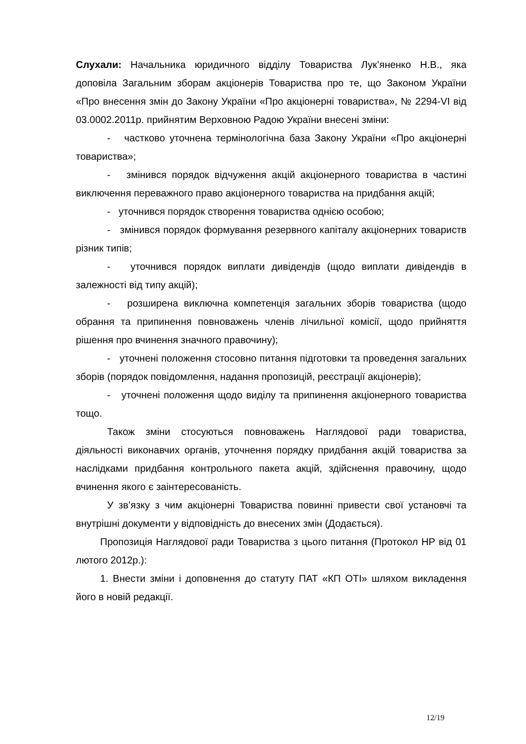Слухали: Начальника юридичного відділу Товариства Лук’яненко Н.В., яка доповіла Загальним зборам акціонерів Товариства про те, що Законом України «Про внесення змін до Закону України «Про акціонерні товариства», № 2294-VI від 03.0002.2011р. прийнятим Верховною Радою України внесені зміни:
- частково уточнена термінологічна база Закону України «Про акціонерні товариства»;
- змінився порядок відчуження акцій акціонерного товариства в частині виключення переважного право акціонерного товариства на придбання акцій;
- уточнився порядок створення товариства однією особою;
- змінився порядок формування резервного капіталу акціонерних товариств різник типів;
- уточнився порядок виплати дивідендів (щодо виплати дивідендів в залежності від типу акцій);
- розширена виключна компетенція загальних зборів товариства (щодо обрання та припинення повноважень членів лічильної комісії, щодо прийняття рішення про вчинення значного правочину);
- уточнені положення стосовно питання підготовки та проведення загальних зборів (порядок повідомлення, надання пропозицій, реєстрації акціонерів);
- уточнені положення щодо виділу та припинення акціонерного товариства тощо.
Також зміни стосуються повноважень Наглядової ради товариства, діяльності виконавчих органів, уточнення порядку придбання акцій товариства за наслідками придбання контрольного пакета акцій, здійснення правочину, щодо вчинення якого є заінтересованість.
У зв’язку з чим акціонерні Товариства повинні привести свої установчі та внутрішні документи у відповідність до внесених змін (Додається).
Пропозиція Наглядової ради Товариства з цього питання (Протокол НР від 01 лютого 2012р.):
1. Внести зміни і доповнення до статуту ПАТ «КП ОТІ» шляхом викладення його в новій редакції.
12/19